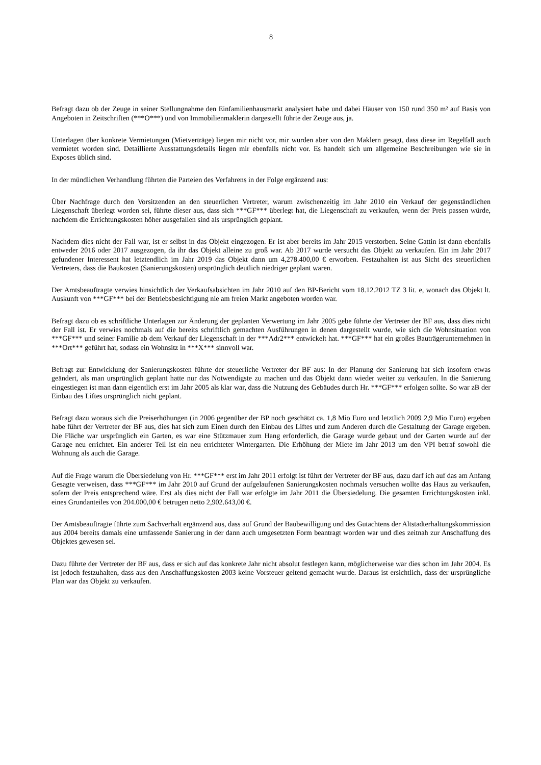8
Befragt dazu ob der Zeuge in seiner Stellungnahme den Einfamilienhausmarkt analysiert habe und dabei Häuser von 150 rund 350 m² auf Basis von Angeboten in Zeitschriften (***O***) und von Immobilienmaklerin dargestellt führte der Zeuge aus, ja.
Unterlagen über konkrete Vermietungen (Mietverträge) liegen mir nicht vor, mir wurden aber von den Maklern gesagt, dass diese im Regelfall auch vermietet worden sind. Detaillierte Ausstattungsdetails liegen mir ebenfalls nicht vor. Es handelt sich um allgemeine Beschreibungen wie sie in Exposes üblich sind.
In der mündlichen Verhandlung führten die Parteien des Verfahrens in der Folge ergänzend aus:
Über Nachfrage durch den Vorsitzenden an den steuerlichen Vertreter, warum zwischenzeitig im Jahr 2010 ein Verkauf der gegenständlichen Liegenschaft überlegt worden sei, führte dieser aus, dass sich ***GF*** überlegt hat, die Liegenschaft zu verkaufen, wenn der Preis passen würde, nachdem die Errichtungskosten höher ausgefallen sind als ursprünglich geplant.
Nachdem dies nicht der Fall war, ist er selbst in das Objekt eingezogen. Er ist aber bereits im Jahr 2015 verstorben. Seine Gattin ist dann ebenfalls entweder 2016 oder 2017 ausgezogen, da ihr das Objekt alleine zu groß war. Ab 2017 wurde versucht das Objekt zu verkaufen. Ein im Jahr 2017 gefundener Interessent hat letztendlich im Jahr 2019 das Objekt dann um 4,278.400,00 € erworben. Festzuhalten ist aus Sicht des steuerlichen Vertreters, dass die Baukosten (Sanierungskosten) ursprünglich deutlich niedriger geplant waren.
Der Amtsbeauftragte verwies hinsichtlich der Verkaufsabsichten im Jahr 2010 auf den BP-Bericht vom 18.12.2012 TZ 3 lit. e, wonach das Objekt lt. Auskunft von ***GF*** bei der Betriebsbesichtigung nie am freien Markt angeboten worden war.
Befragt dazu ob es schriftliche Unterlagen zur Änderung der geplanten Verwertung im Jahr 2005 gebe führte der Vertreter der BF aus, dass dies nicht der Fall ist. Er verwies nochmals auf die bereits schriftlich gemachten Ausführungen in denen dargestellt wurde, wie sich die Wohnsituation von ***GF*** und seiner Familie ab dem Verkauf der Liegenschaft in der ***Adr2*** entwickelt hat. ***GF*** hat ein großes Bauträgerunternehmen in ***Ort*** geführt hat, sodass ein Wohnsitz in ***X*** sinnvoll war.
Befragt zur Entwicklung der Sanierungskosten führte der steuerliche Vertreter der BF aus: In der Planung der Sanierung hat sich insofern etwas geändert, als man ursprünglich geplant hatte nur das Notwendigste zu machen und das Objekt dann wieder weiter zu verkaufen. In die Sanierung eingestiegen ist man dann eigentlich erst im Jahr 2005 als klar war, dass die Nutzung des Gebäudes durch Hr. ***GF*** erfolgen sollte. So war zB der Einbau des Liftes ursprünglich nicht geplant.
Befragt dazu woraus sich die Preiserhöhungen (in 2006 gegenüber der BP noch geschätzt ca. 1,8 Mio Euro und letztlich 2009 2,9 Mio Euro) ergeben habe führt der Vertreter der BF aus, dies hat sich zum Einen durch den Einbau des Liftes und zum Anderen durch die Gestaltung der Garage ergeben. Die Fläche war ursprünglich ein Garten, es war eine Stützmauer zum Hang erforderlich, die Garage wurde gebaut und der Garten wurde auf der Garage neu errichtet. Ein anderer Teil ist ein neu errichteter Wintergarten. Die Erhöhung der Miete im Jahr 2013 um den VPI betraf sowohl die Wohnung als auch die Garage.
Auf die Frage warum die Übersiedelung von Hr. ***GF*** erst im Jahr 2011 erfolgt ist führt der Vertreter der BF aus, dazu darf ich auf das am Anfang Gesagte verweisen, dass ***GF*** im Jahr 2010 auf Grund der aufgelaufenen Sanierungskosten nochmals versuchen wollte das Haus zu verkaufen, sofern der Preis entsprechend wäre. Erst als dies nicht der Fall war erfolgte im Jahr 2011 die Übersiedelung. Die gesamten Errichtungskosten inkl. eines Grundanteiles von 204.000,00 € betrugen netto 2,902.643,00 €.
Der Amtsbeauftragte führte zum Sachverhalt ergänzend aus, dass auf Grund der Baubewilligung und des Gutachtens der Altstadterhaltungskommission aus 2004 bereits damals eine umfassende Sanierung in der dann auch umgesetzten Form beantragt worden war und dies zeitnah zur Anschaffung des Objektes gewesen sei.
Dazu führte der Vertreter der BF aus, dass er sich auf das konkrete Jahr nicht absolut festlegen kann, möglicherweise war dies schon im Jahr 2004. Es ist jedoch festzuhalten, dass aus den Anschaffungskosten 2003 keine Vorsteuer geltend gemacht wurde. Daraus ist ersichtlich, dass der ursprüngliche Plan war das Objekt zu verkaufen.